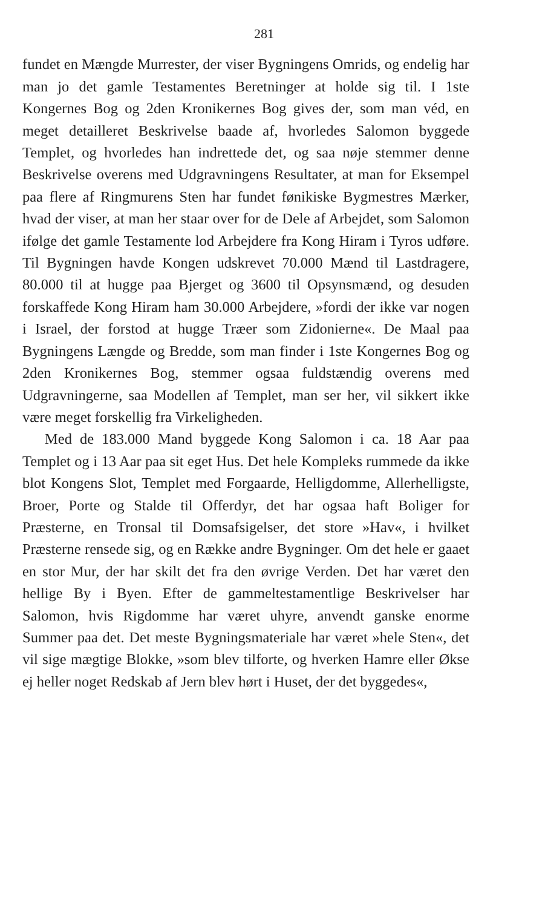281
fundet en Mængde Murrester, der viser Bygningens Omrids, og endelig har man jo det gamle Testamentes Beretninger at holde sig til. I 1ste Kongernes Bog og 2den Kronikernes Bog gives der, som man véd, en meget detailleret Beskrivelse baade af, hvorledes Salomon byggede Templet, og hvorledes han indrettede det, og saa nøje stemmer denne Beskrivelse overens med Udgravningens Resultater, at man for Eksempel paa flere af Ringmurens Sten har fundet fønikiske Bygmestres Mærker, hvad der viser, at man her staar over for de Dele af Arbejdet, som Salomon ifølge det gamle Testamente lod Arbejdere fra Kong Hiram i Tyros udføre. Til Bygningen havde Kongen udskrevet 70.000 Mænd til Lastdragere, 80.000 til at hugge paa Bjerget og 3600 til Opsynsmænd, og desuden forskaffede Kong Hiram ham 30.000 Arbejdere, »fordi der ikke var nogen i Israel, der forstod at hugge Træer som Zidonierne«. De Maal paa Bygningens Længde og Bredde, som man finder i 1ste Kongernes Bog og 2den Kronikernes Bog, stemmer ogsaa fuldstændig overens med Udgravningerne, saa Modellen af Templet, man ser her, vil sikkert ikke være meget forskellig fra Virkeligheden.
Med de 183.000 Mand byggede Kong Salomon i ca. 18 Aar paa Templet og i 13 Aar paa sit eget Hus. Det hele Kompleks rummede da ikke blot Kongens Slot, Templet med Forgaarde, Helligdomme, Allerhelligste, Broer, Porte og Stalde til Offerdyr, det har ogsaa haft Boliger for Præsterne, en Tronsal til Domsafsigelser, det store »Hav«, i hvilket Præsterne rensede sig, og en Række andre Bygninger. Om det hele er gaaet en stor Mur, der har skilt det fra den øvrige Verden. Det har været den hellige By i Byen. Efter de gammeltestamentlige Beskrivelser har Salomon, hvis Rigdomme har været uhyre, anvendt ganske enorme Summer paa det. Det meste Bygningsmateriale har været »hele Sten«, det vil sige mægtige Blokke, »som blev tilforte, og hverken Hamre eller Økse ej heller noget Redskab af Jern blev hørt i Huset, der det byggedes«,